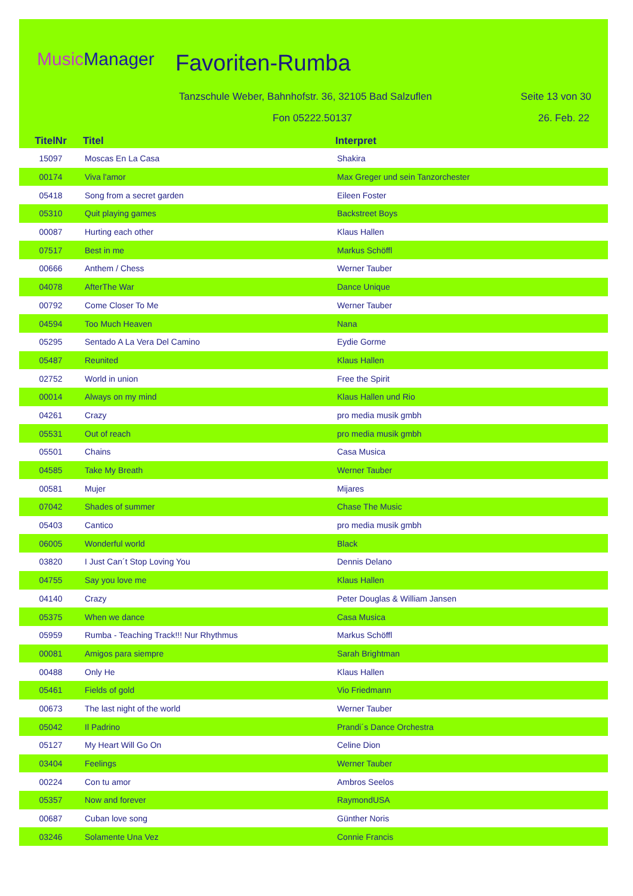MusicManager Favoriten-Rumba
Tanzschule Weber, Bahnhofstr. 36, 32105 Bad Salzuflen
Seite 13 von 30
Fon 05222.50137 26. Feb. 22
| TitelNr | Titel | Interpret |
| --- | --- | --- |
| 15097 | Moscas En La Casa | Shakira |
| 00174 | Viva l'amor | Max Greger und sein Tanzorchester |
| 05418 | Song from a secret garden | Eileen Foster |
| 05310 | Quit playing games | Backstreet Boys |
| 00087 | Hurting each other | Klaus Hallen |
| 07517 | Best in me | Markus Schöffl |
| 00666 | Anthem / Chess | Werner Tauber |
| 04078 | AfterThe War | Dance Unique |
| 00792 | Come Closer To Me | Werner Tauber |
| 04594 | Too Much Heaven | Nana |
| 05295 | Sentado A La Vera Del Camino | Eydie Gorme |
| 05487 | Reunited | Klaus Hallen |
| 02752 | World in union | Free the Spirit |
| 00014 | Always on my mind | Klaus Hallen und Rio |
| 04261 | Crazy | pro media musik gmbh |
| 05531 | Out of reach | pro media musik gmbh |
| 05501 | Chains | Casa Musica |
| 04585 | Take My Breath | Werner Tauber |
| 00581 | Mujer | Mijares |
| 07042 | Shades of summer | Chase The Music |
| 05403 | Cantico | pro media musik gmbh |
| 06005 | Wonderful world | Black |
| 03820 | I Just Can´t Stop Loving You | Dennis Delano |
| 04755 | Say you love me | Klaus Hallen |
| 04140 | Crazy | Peter Douglas & William Jansen |
| 05375 | When we dance | Casa Musica |
| 05959 | Rumba - Teaching Track!!! Nur Rhythmus | Markus Schöffl |
| 00081 | Amigos para siempre | Sarah Brightman |
| 00488 | Only He | Klaus Hallen |
| 05461 | Fields of gold | Vio Friedmann |
| 00673 | The last night of the world | Werner Tauber |
| 05042 | Il Padrino | Prandi´s Dance Orchestra |
| 05127 | My Heart Will Go On | Celine Dion |
| 03404 | Feelings | Werner Tauber |
| 00224 | Con tu amor | Ambros Seelos |
| 05357 | Now and forever | RaymondUSA |
| 00687 | Cuban love song | Günther Noris |
| 03246 | Solamente Una Vez | Connie Francis |